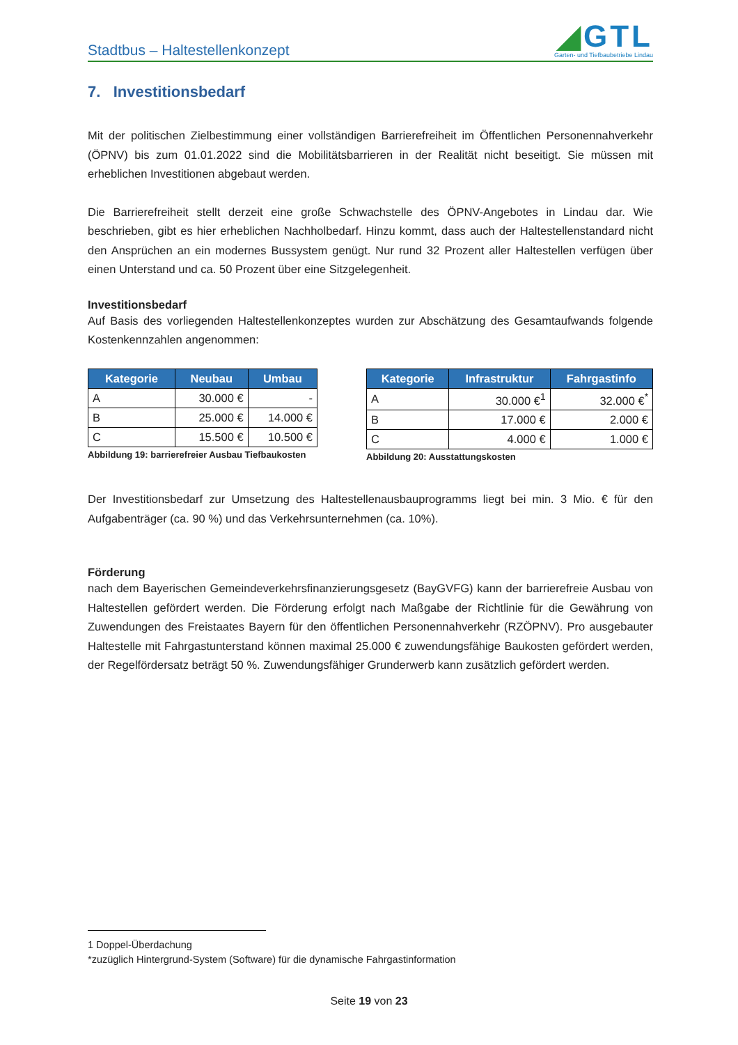Stadtbus – Haltestellenkonzept
◢GTL
Garten- und Tiefbaubetriebe Lindau
7. Investitionsbedarf
Mit der politischen Zielbestimmung einer vollständigen Barrierefreiheit im Öffentlichen Personennahverkehr (ÖPNV) bis zum 01.01.2022 sind die Mobilitätsbarrieren in der Realität nicht beseitigt. Sie müssen mit erheblichen Investitionen abgebaut werden.
Die Barrierefreiheit stellt derzeit eine große Schwachstelle des ÖPNV-Angebotes in Lindau dar. Wie beschrieben, gibt es hier erheblichen Nachholbedarf. Hinzu kommt, dass auch der Haltestellenstandard nicht den Ansprüchen an ein modernes Bussystem genügt. Nur rund 32 Prozent aller Haltestellen verfügen über einen Unterstand und ca. 50 Prozent über eine Sitzgelegenheit.
Investitionsbedarf
Auf Basis des vorliegenden Haltestellenkonzeptes wurden zur Abschätzung des Gesamtaufwands folgende Kostenkennzahlen angenommen:
| Kategorie | Neubau | Umbau |
| --- | --- | --- |
| A | 30.000 € | - |
| B | 25.000 € | 14.000 € |
| C | 15.500 € | 10.500 € |
Abbildung 19: barrierefreier Ausbau Tiefbaukosten
| Kategorie | Infrastruktur | Fahrgastinfo |
| --- | --- | --- |
| A | 30.000 €<sup>1</sup> | 32.000 €<sup>*</sup> |
| B | 17.000 € | 2.000 € |
| C | 4.000 € | 1.000 € |
Abbildung 20: Ausstattungskosten
Der Investitionsbedarf zur Umsetzung des Haltestellenausbauprogramms liegt bei min. 3 Mio. € für den Aufgabenträger (ca. 90 %) und das Verkehrsunternehmen (ca. 10%).
Förderung
nach dem Bayerischen Gemeindeverkehrsfinanzierungsgesetz (BayGVFG) kann der barrierefreie Ausbau von Haltestellen gefördert werden. Die Förderung erfolgt nach Maßgabe der Richtlinie für die Gewährung von Zuwendungen des Freistaates Bayern für den öffentlichen Personennahverkehr (RZÖPNV). Pro ausgebauter Haltestelle mit Fahrgastunterstand können maximal 25.000 € zuwendungsfähige Baukosten gefördert werden, der Regelfördersatz beträgt 50 %. Zuwendungsfähiger Grunderwerb kann zusätzlich gefördert werden.
1 Doppel-Überdachung
*zuzüglich Hintergrund-System (Software) für die dynamische Fahrgastinformation
Seite 19 von 23